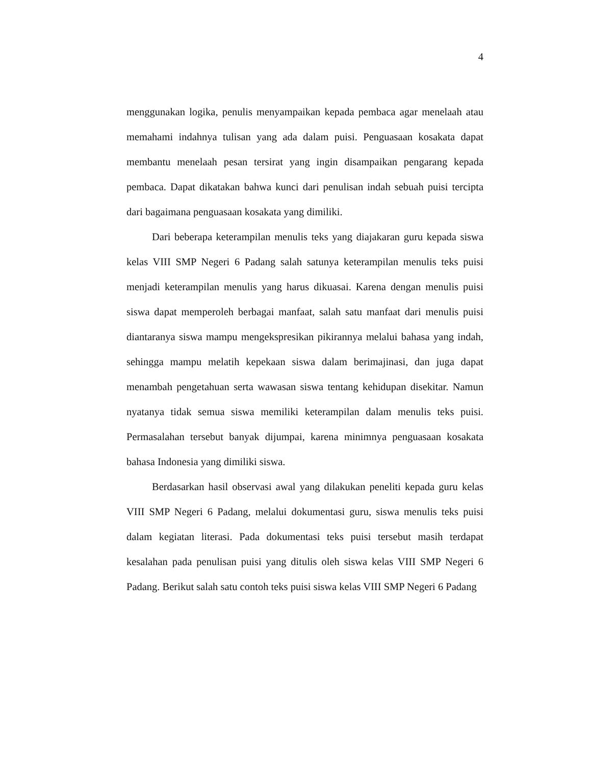4
menggunakan logika, penulis menyampaikan kepada pembaca agar menelaah atau memahami indahnya tulisan yang ada dalam puisi. Penguasaan kosakata dapat membantu menelaah pesan tersirat yang ingin disampaikan pengarang kepada pembaca. Dapat dikatakan bahwa kunci dari penulisan indah sebuah puisi tercipta dari bagaimana penguasaan kosakata yang dimiliki.
Dari beberapa keterampilan menulis teks yang diajakaran guru kepada siswa kelas VIII SMP Negeri 6 Padang salah satunya keterampilan menulis teks puisi menjadi keterampilan menulis yang harus dikuasai. Karena dengan menulis puisi siswa dapat memperoleh berbagai manfaat, salah satu manfaat dari menulis puisi diantaranya siswa mampu mengekspresikan pikirannya melalui bahasa yang indah, sehingga mampu melatih kepekaan siswa dalam berimajinasi, dan juga dapat menambah pengetahuan serta wawasan siswa tentang kehidupan disekitar. Namun nyatanya tidak semua siswa memiliki keterampilan dalam menulis teks puisi. Permasalahan tersebut banyak dijumpai, karena minimnya penguasaan kosakata bahasa Indonesia yang dimiliki siswa.
Berdasarkan hasil observasi awal yang dilakukan peneliti kepada guru kelas VIII SMP Negeri 6 Padang, melalui dokumentasi guru, siswa menulis teks puisi dalam kegiatan literasi. Pada dokumentasi teks puisi tersebut masih terdapat kesalahan pada penulisan puisi yang ditulis oleh siswa kelas VIII SMP Negeri 6 Padang. Berikut salah satu contoh teks puisi siswa kelas VIII SMP Negeri 6 Padang